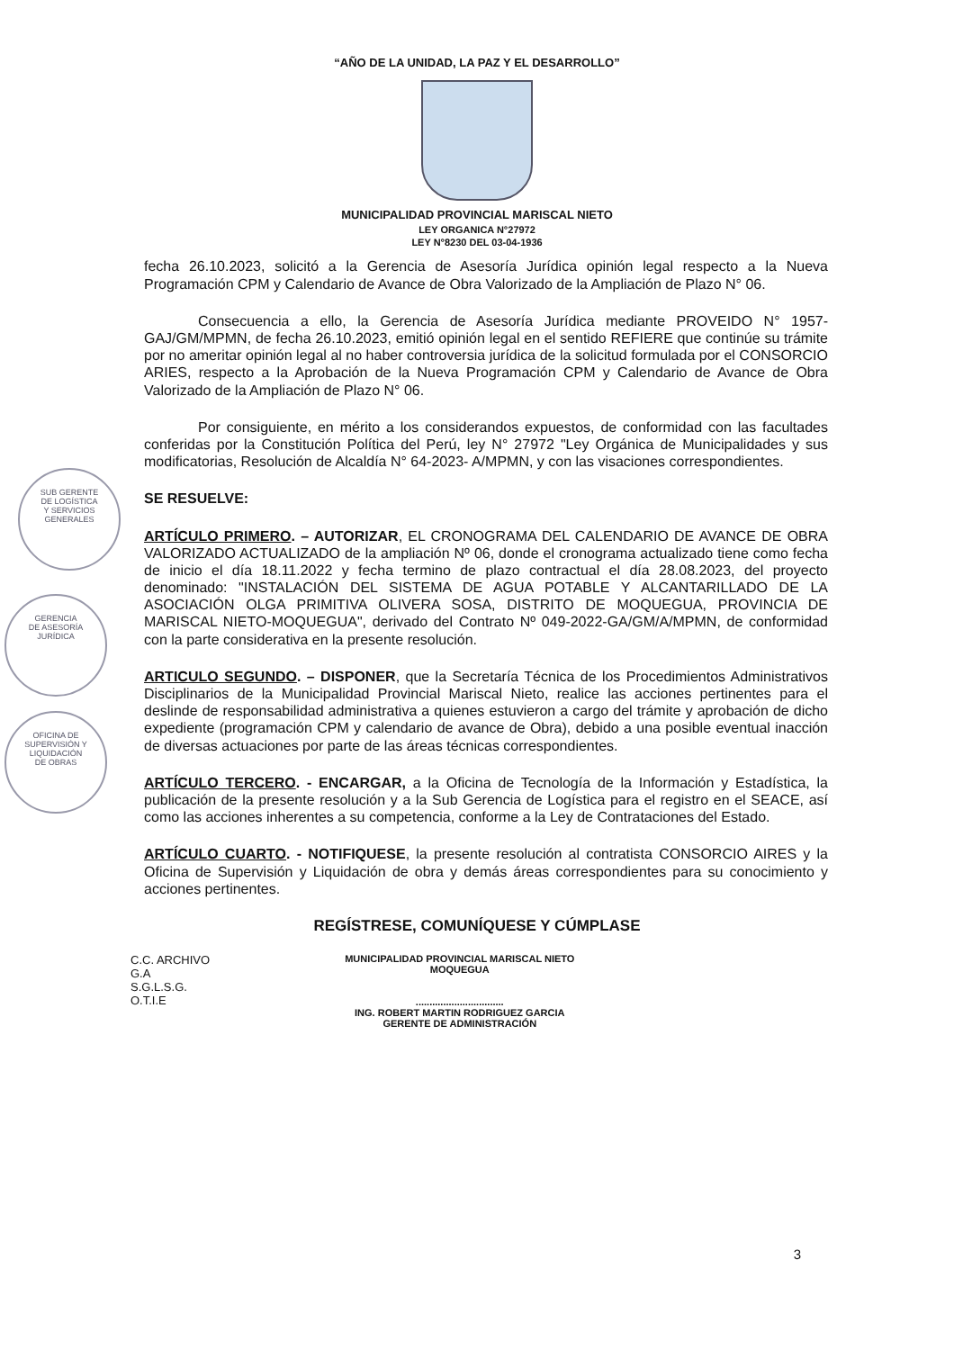“AÑO DE LA UNIDAD, LA PAZ Y EL DESARROLLO”
MUNICIPALIDAD PROVINCIAL MARISCAL NIETO
LEY ORGANICA N°27972
LEY N°8230 DEL 03-04-1936
fecha 26.10.2023, solicitó a la Gerencia de Asesoría Jurídica opinión legal respecto a la Nueva Programación CPM y Calendario de Avance de Obra Valorizado de la Ampliación de Plazo N° 06.
Consecuencia a ello, la Gerencia de Asesoría Jurídica mediante PROVEIDO N° 1957-GAJ/GM/MPMN, de fecha 26.10.2023, emitió opinión legal en el sentido REFIERE que continúe su trámite por no ameritar opinión legal al no haber controversia jurídica de la solicitud formulada por el CONSORCIO ARIES, respecto a la Aprobación de la Nueva Programación CPM y Calendario de Avance de Obra Valorizado de la Ampliación de Plazo N° 06.
Por consiguiente, en mérito a los considerandos expuestos, de conformidad con las facultades conferidas por la Constitución Política del Perú, ley N° 27972 "Ley Orgánica de Municipalidades y sus modificatorias, Resolución de Alcaldía N° 64-2023- A/MPMN, y con las visaciones correspondientes.
SE RESUELVE:
ARTÍCULO PRIMERO. – AUTORIZAR, EL CRONOGRAMA DEL CALENDARIO DE AVANCE DE OBRA VALORIZADO ACTUALIZADO de la ampliación Nº 06, donde el cronograma actualizado tiene como fecha de inicio el día 18.11.2022 y fecha termino de plazo contractual el día 28.08.2023, del proyecto denominado: "INSTALACIÓN DEL SISTEMA DE AGUA POTABLE Y ALCANTARILLADO DE LA ASOCIACIÓN OLGA PRIMITIVA OLIVERA SOSA, DISTRITO DE MOQUEGUA, PROVINCIA DE MARISCAL NIETO-MOQUEGUA", derivado del Contrato Nº 049-2022-GA/GM/A/MPMN, de conformidad con la parte considerativa en la presente resolución.
ARTICULO SEGUNDO. – DISPONER, que la Secretaría Técnica de los Procedimientos Administrativos Disciplinarios de la Municipalidad Provincial Mariscal Nieto, realice las acciones pertinentes para el deslinde de responsabilidad administrativa a quienes estuvieron a cargo del trámite y aprobación de dicho expediente (programación CPM y calendario de avance de Obra), debido a una posible eventual inacción de diversas actuaciones por parte de las áreas técnicas correspondientes.
ARTÍCULO TERCERO. - ENCARGAR, a la Oficina de Tecnología de la Información y Estadística, la publicación de la presente resolución y a la Sub Gerencia de Logística para el registro en el SEACE, así como las acciones inherentes a su competencia, conforme a la Ley de Contrataciones del Estado.
ARTÍCULO CUARTO. - NOTIFIQUESE, la presente resolución al contratista CONSORCIO AIRES y la Oficina de Supervisión y Liquidación de obra y demás áreas correspondientes para su conocimiento y acciones pertinentes.
REGÍSTRESE, COMUNÍQUESE Y CÚMPLASE
C.C. ARCHIVO
G.A
S.G.L.S.G.
O.T.I.E
MUNICIPALIDAD PROVINCIAL MARISCAL NIETO
MOQUEGUA
................................
ING. ROBERT MARTIN RODRIGUEZ GARCIA
GERENTE DE ADMINISTRACIÓN
3
SUB GERENTE
DE LOGÍSTICA
Y SERVICIOS
GENERALES
GERENCIA
DE ASESORÍA
JURÍDICA
OFICINA DE
SUPERVISIÓN Y
LIQUIDACIÓN
DE OBRAS